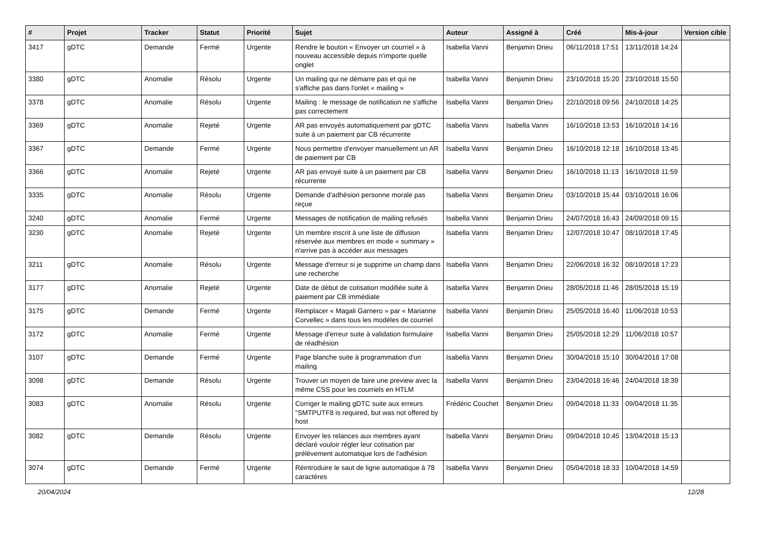| # | Projet | Tracker | Statut | Priorité | Sujet | Auteur | Assigné à | Créé | Mis-à-jour | Version cible |
| --- | --- | --- | --- | --- | --- | --- | --- | --- | --- | --- |
| 3417 | gDTC | Demande | Fermé | Urgente | Rendre le bouton « Envoyer un courriel » à nouveau accessible depuis n'importe quelle onglet | Isabella Vanni | Benjamin Drieu | 06/11/2018 17:51 | 13/11/2018 14:24 | |
| 3380 | gDTC | Anomalie | Résolu | Urgente | Un mailing qui ne démarre pas et qui ne s'affiche pas dans l'onlet « mailing » | Isabella Vanni | Benjamin Drieu | 23/10/2018 15:20 | 23/10/2018 15:50 | |
| 3378 | gDTC | Anomalie | Résolu | Urgente | Mailing : le message de notification ne s'affiche pas correctement | Isabella Vanni | Benjamin Drieu | 22/10/2018 09:56 | 24/10/2018 14:25 | |
| 3369 | gDTC | Anomalie | Rejeté | Urgente | AR pas envoyés automatiquement par gDTC suite à un paiement par CB récurrente | Isabella Vanni | Isabella Vanni | 16/10/2018 13:53 | 16/10/2018 14:16 | |
| 3367 | gDTC | Demande | Fermé | Urgente | Nous permettre d'envoyer manuellement un AR de paiement par CB | Isabella Vanni | Benjamin Drieu | 16/10/2018 12:18 | 16/10/2018 13:45 | |
| 3366 | gDTC | Anomalie | Rejeté | Urgente | AR pas envoyé suite à un paiement par CB récurrente | Isabella Vanni | Benjamin Drieu | 16/10/2018 11:13 | 16/10/2018 11:59 | |
| 3335 | gDTC | Anomalie | Résolu | Urgente | Demande d'adhésion personne morale pas reçue | Isabella Vanni | Benjamin Drieu | 03/10/2018 15:44 | 03/10/2018 16:06 | |
| 3240 | gDTC | Anomalie | Fermé | Urgente | Messages de notification de mailing refusés | Isabella Vanni | Benjamin Drieu | 24/07/2018 16:43 | 24/09/2018 09:15 | |
| 3230 | gDTC | Anomalie | Rejeté | Urgente | Un membre inscrit à une liste de diffusion réservée aux membres en mode « summary » n'arrive pas à accéder aux messages | Isabella Vanni | Benjamin Drieu | 12/07/2018 10:47 | 08/10/2018 17:45 | |
| 3211 | gDTC | Anomalie | Résolu | Urgente | Message d'erreur si je supprime un champ dans une recherche | Isabella Vanni | Benjamin Drieu | 22/06/2018 16:32 | 08/10/2018 17:23 | |
| 3177 | gDTC | Anomalie | Rejeté | Urgente | Date de début de cotisation modifiée suite à paiement par CB immédiate | Isabella Vanni | Benjamin Drieu | 28/05/2018 11:46 | 28/05/2018 15:19 | |
| 3175 | gDTC | Demande | Fermé | Urgente | Remplacer « Magali Garnero » par « Marianne Corvellec » dans tous les modèles de courriel | Isabella Vanni | Benjamin Drieu | 25/05/2018 16:40 | 11/06/2018 10:53 | |
| 3172 | gDTC | Anomalie | Fermé | Urgente | Message d'erreur suite à validation formulaire de réadhésion | Isabella Vanni | Benjamin Drieu | 25/05/2018 12:29 | 11/06/2018 10:57 | |
| 3107 | gDTC | Demande | Fermé | Urgente | Page blanche suite à programmation d'un mailing | Isabella Vanni | Benjamin Drieu | 30/04/2018 15:10 | 30/04/2018 17:08 | |
| 3098 | gDTC | Demande | Résolu | Urgente | Trouver un moyen de faire une preview avec la même CSS pour les courriels en HTLM | Isabella Vanni | Benjamin Drieu | 23/04/2018 16:46 | 24/04/2018 18:39 | |
| 3083 | gDTC | Anomalie | Résolu | Urgente | Corriger le mailing gDTC suite aux erreurs "SMTPUTF8 is required, but was not offered by host | Frédéric Couchet | Benjamin Drieu | 09/04/2018 11:33 | 09/04/2018 11:35 | |
| 3082 | gDTC | Demande | Résolu | Urgente | Envoyer les relances aux membres ayant déclaré vouloir régler leur cotisation par prélèvement automatique lors de l'adhésion | Isabella Vanni | Benjamin Drieu | 09/04/2018 10:45 | 13/04/2018 15:13 | |
| 3074 | gDTC | Demande | Fermé | Urgente | Réintroduire le saut de ligne automatique à 78 caractères | Isabella Vanni | Benjamin Drieu | 05/04/2018 18:33 | 10/04/2018 14:59 | |
20/04/2024 12/28